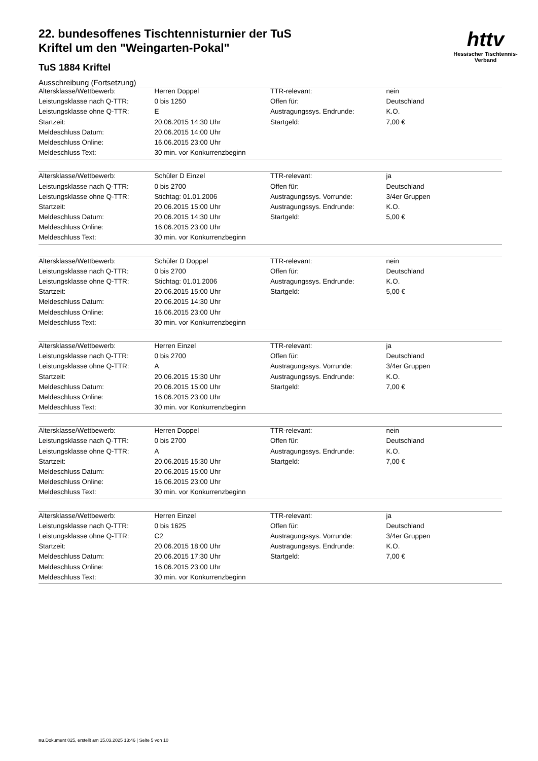httv
Hessischer Tischtennis-Verband
22. bundesoffenes Tischtennisturnier der TuS
Kriftel um den "Weingarten-Pokal"
TuS 1884 Kriftel
Ausschreibung (Fortsetzung)
| Altersklasse/Wettbewerb: | Herren Doppel | TTR-relevant: | nein |
| Leistungsklasse nach Q-TTR: | 0 bis 1250 | Offen für: | Deutschland |
| Leistungsklasse ohne Q-TTR: | E | Austragungssys. Endrunde: | K.O. |
| Startzeit: | 20.06.2015 14:30 Uhr | Startgeld: | 7,00 € |
| Meldeschluss Datum: | 20.06.2015 14:00 Uhr | | |
| Meldeschluss Online: | 16.06.2015 23:00 Uhr | | |
| Meldeschluss Text: | 30 min. vor Konkurrenzbeginn | | |
| Altersklasse/Wettbewerb: | Schüler D Einzel | TTR-relevant: | ja |
| Leistungsklasse nach Q-TTR: | 0 bis 2700 | Offen für: | Deutschland |
| Leistungsklasse ohne Q-TTR: | Stichtag: 01.01.2006 | Austragungssys. Vorrunde: | 3/4er Gruppen |
| Startzeit: | 20.06.2015 15:00 Uhr | Austragungssys. Endrunde: | K.O. |
| Meldeschluss Datum: | 20.06.2015 14:30 Uhr | Startgeld: | 5,00 € |
| Meldeschluss Online: | 16.06.2015 23:00 Uhr | | |
| Meldeschluss Text: | 30 min. vor Konkurrenzbeginn | | |
| Altersklasse/Wettbewerb: | Schüler D Doppel | TTR-relevant: | nein |
| Leistungsklasse nach Q-TTR: | 0 bis 2700 | Offen für: | Deutschland |
| Leistungsklasse ohne Q-TTR: | Stichtag: 01.01.2006 | Austragungssys. Endrunde: | K.O. |
| Startzeit: | 20.06.2015 15:00 Uhr | Startgeld: | 5,00 € |
| Meldeschluss Datum: | 20.06.2015 14:30 Uhr | | |
| Meldeschluss Online: | 16.06.2015 23:00 Uhr | | |
| Meldeschluss Text: | 30 min. vor Konkurrenzbeginn | | |
| Altersklasse/Wettbewerb: | Herren Einzel | TTR-relevant: | ja |
| Leistungsklasse nach Q-TTR: | 0 bis 2700 | Offen für: | Deutschland |
| Leistungsklasse ohne Q-TTR: | A | Austragungssys. Vorrunde: | 3/4er Gruppen |
| Startzeit: | 20.06.2015 15:30 Uhr | Austragungssys. Endrunde: | K.O. |
| Meldeschluss Datum: | 20.06.2015 15:00 Uhr | Startgeld: | 7,00 € |
| Meldeschluss Online: | 16.06.2015 23:00 Uhr | | |
| Meldeschluss Text: | 30 min. vor Konkurrenzbeginn | | |
| Altersklasse/Wettbewerb: | Herren Doppel | TTR-relevant: | nein |
| Leistungsklasse nach Q-TTR: | 0 bis 2700 | Offen für: | Deutschland |
| Leistungsklasse ohne Q-TTR: | A | Austragungssys. Endrunde: | K.O. |
| Startzeit: | 20.06.2015 15:30 Uhr | Startgeld: | 7,00 € |
| Meldeschluss Datum: | 20.06.2015 15:00 Uhr | | |
| Meldeschluss Online: | 16.06.2015 23:00 Uhr | | |
| Meldeschluss Text: | 30 min. vor Konkurrenzbeginn | | |
| Altersklasse/Wettbewerb: | Herren Einzel | TTR-relevant: | ja |
| Leistungsklasse nach Q-TTR: | 0 bis 1625 | Offen für: | Deutschland |
| Leistungsklasse ohne Q-TTR: | C2 | Austragungssys. Vorrunde: | 3/4er Gruppen |
| Startzeit: | 20.06.2015 18:00 Uhr | Austragungssys. Endrunde: | K.O. |
| Meldeschluss Datum: | 20.06.2015 17:30 Uhr | Startgeld: | 7,00 € |
| Meldeschluss Online: | 16.06.2015 23:00 Uhr | | |
| Meldeschluss Text: | 30 min. vor Konkurrenzbeginn | | |
nu.Dokument 025, erstellt am 15.03.2025 13:46 | Seite 5 von 10